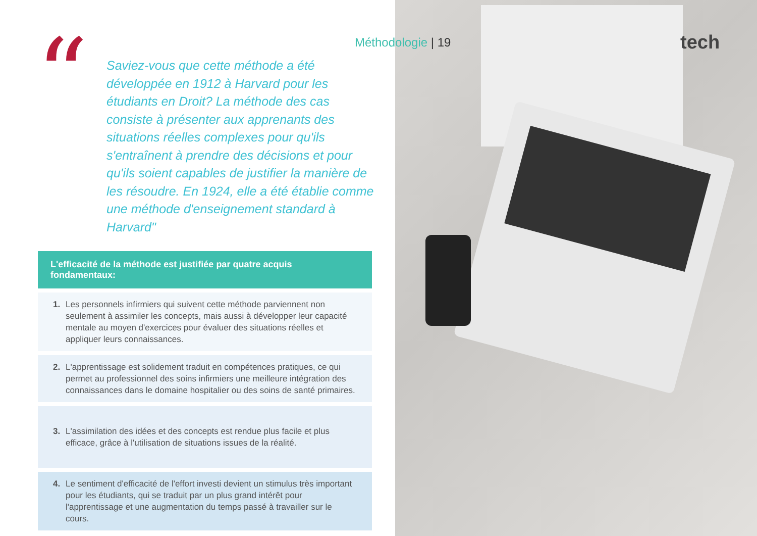“
Saviez-vous que cette méthode a été développée en 1912 à Harvard pour les étudiants en Droit? La méthode des cas consiste à présenter aux apprenants des situations réelles complexes pour qu'ils s'entraînent à prendre des décisions et pour qu'ils soient capables de justifier la manière de les résoudre. En 1924, elle a été établie comme une méthode d'enseignement standard à Harvard"
L'efficacité de la méthode est justifiée par quatre acquis fondamentaux:
1. Les personnels infirmiers qui suivent cette méthode parviennent non seulement à assimiler les concepts, mais aussi à développer leur capacité mentale au moyen d'exercices pour évaluer des situations réelles et appliquer leurs connaissances.
2. L'apprentissage est solidement traduit en compétences pratiques, ce qui permet au professionnel des soins infirmiers une meilleure intégration des connaissances dans le domaine hospitalier ou des soins de santé primaires.
3. L'assimilation des idées et des concepts est rendue plus facile et plus efficace, grâce à l'utilisation de situations issues de la réalité.
4. Le sentiment d'efficacité de l'effort investi devient un stimulus très important pour les étudiants, qui se traduit par un plus grand intérêt pour l'apprentissage et une augmentation du temps passé à travailler sur le cours.
Méthodologie | 19 tech